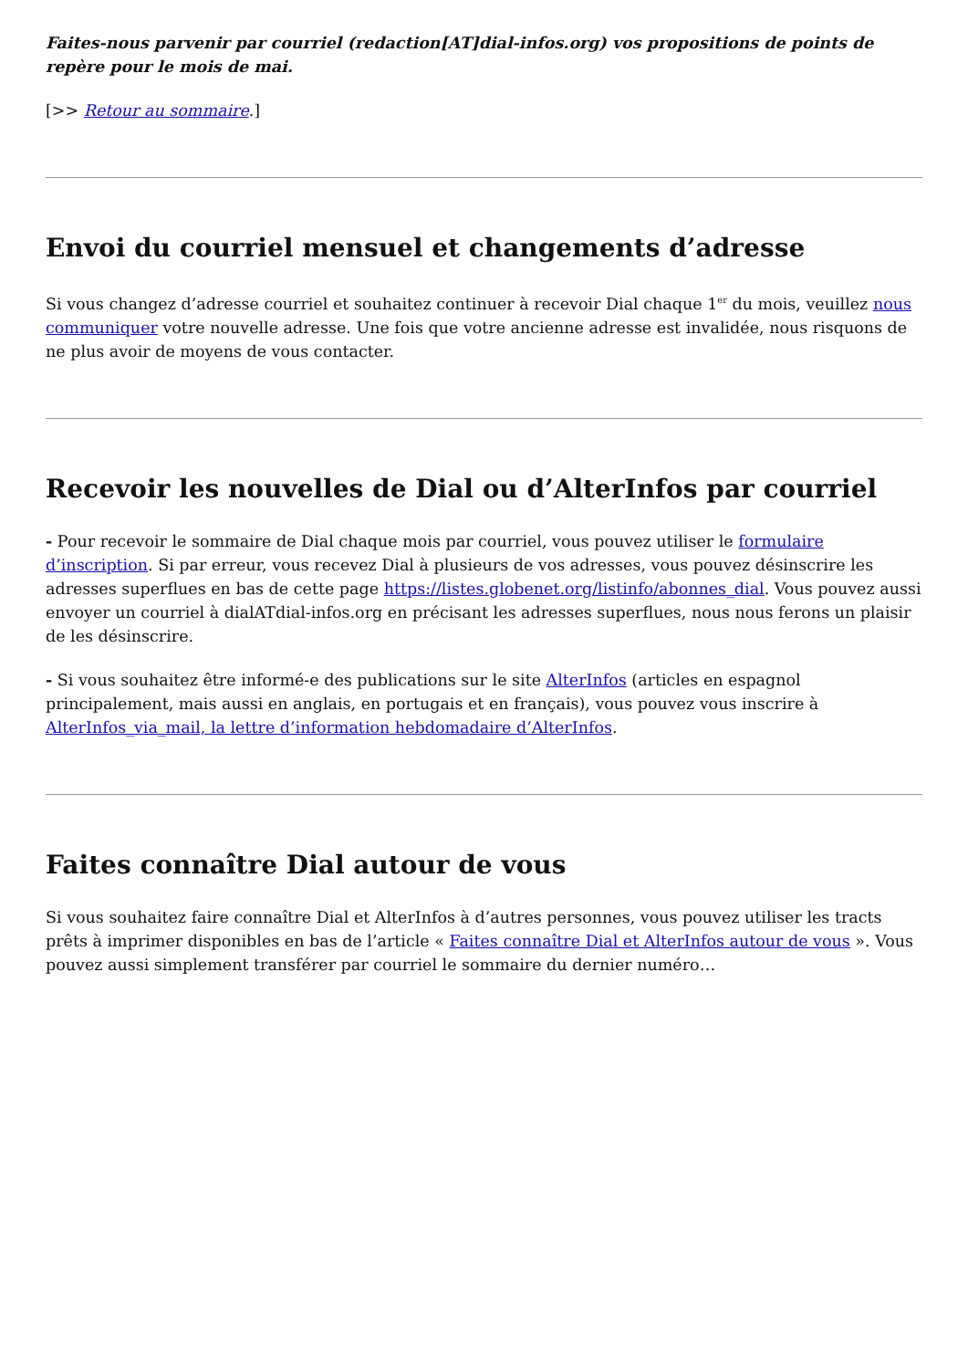Faites-nous parvenir par courriel (redaction[AT]dial-infos.org) vos propositions de points de repère pour le mois de mai.
[>> Retour au sommaire.]
Envoi du courriel mensuel et changements d’adresse
Si vous changez d’adresse courriel et souhaitez continuer à recevoir Dial chaque 1<sup>er</sup> du mois, veuillez nous communiquer votre nouvelle adresse. Une fois que votre ancienne adresse est invalidée, nous risquons de ne plus avoir de moyens de vous contacter.
Recevoir les nouvelles de Dial ou d’AlterInfos par courriel
- Pour recevoir le sommaire de Dial chaque mois par courriel, vous pouvez utiliser le formulaire d’inscription. Si par erreur, vous recevez Dial à plusieurs de vos adresses, vous pouvez désinscrire les adresses superflues en bas de cette page https://listes.globenet.org/listinfo/abonnes_dial. Vous pouvez aussi envoyer un courriel à dialATdial-infos.org en précisant les adresses superflues, nous nous ferons un plaisir de les désinscrire.
- Si vous souhaitez être informé-e des publications sur le site AlterInfos (articles en espagnol principalement, mais aussi en anglais, en portugais et en français), vous pouvez vous inscrire à AlterInfos_via_mail, la lettre d’information hebdomadaire d’AlterInfos.
Faites connaître Dial autour de vous
Si vous souhaitez faire connaître Dial et AlterInfos à d’autres personnes, vous pouvez utiliser les tracts prêts à imprimer disponibles en bas de l’article « Faites connaître Dial et AlterInfos autour de vous ». Vous pouvez aussi simplement transférer par courriel le sommaire du dernier numéro…